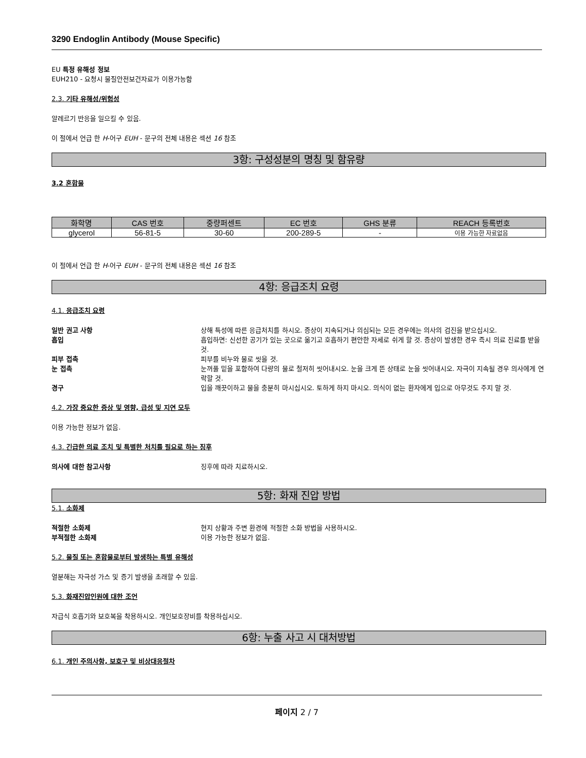3290 Endoglin Antibody (Mouse Specific)
EU 특정 유해성 정보
EUH210 - 요청시 물질안전보건자료가 이용가능함
2.3. 기타 유해성/위험성
알레르기 반응을 일으킬 수 있음.
이 절에서 언급 한 H-어구 EUH - 문구의 전체 내용은 섹션 16 참조
3항: 구성성분의 명칭 및 함유량
3.2 혼합물
| 화학명 | CAS 번호 | 중량퍼센트 | EC 번호 | GHS 분류 | REACH 등록번호 |
| --- | --- | --- | --- | --- | --- |
| glycerol | 56-81-5 | 30-60 | 200-289-5 | - | 이용 가능한 자료없음 |
이 절에서 언급 한 H-어구 EUH - 문구의 전체 내용은 섹션 16 참조
4항: 응급조치 요령
4.1. 응급조치 요령
일반 권고 사항 상해 특성에 따른 응급처치를 하시오. 증상이 지속되거나 의심되는 모든 경우에는 의사의 검진을 받으십시오.
흡입 흡입하면: 신선한 공기가 있는 곳으로 옮기고 호흡하기 편안한 자세로 쉬게 할 것. 증상이 발생한 경우 즉시 의료 진료를 받을 것.
피부 접촉 피부를 비누와 물로 씻을 것.
눈 접촉 눈꺼풀 밑을 포함하여 다량의 물로 철저히 씻어내시오. 눈을 크게 뜬 상태로 눈을 씻어내시오. 자극이 지속될 경우 의사에게 연락할 것.
경구 입을 깨끗이하고 물을 충분히 마시십시오. 토하게 하지 마시오. 의식이 없는 환자에게 입으로 아무것도 주지 말 것.
4.2. 가장 중요한 증상 및 영향, 급성 및 지연 모두
이용 가능한 정보가 없음.
4.3. 긴급한 의료 조치 및 특별한 처치를 필요로 하는 징후
의사에 대한 참고사항 징후에 따라 치료하시오.
5항: 화재 진압 방법
5.1. 소화제
적절한 소화제 현지 상황과 주변 환경에 적절한 소화 방법을 사용하시오.
부적절한 소화제 이용 가능한 정보가 없음.
5.2. 물질 또는 혼합물로부터 발생하는 특별 유해성
열분해는 자극성 가스 및 증기 발생을 초래할 수 있음.
5.3. 화재진압인원에 대한 조언
자급식 호흡기와 보호복을 착용하시오. 개인보호장비를 착용하십시오.
6항: 누출 사고 시 대처방법
6.1. 개인 주의사항, 보호구 및 비상대응절차
페이지 2 / 7